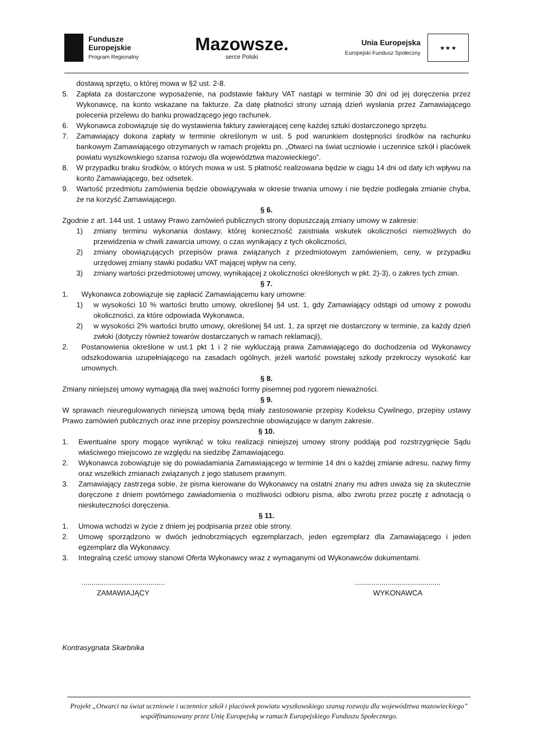Fundusze
Europejskie
Program Regionalny
Mazowsze.
serce Polski
Unia Europejska
Europejski Fundusz Społeczny
★ ★ ★
dostawą sprzętu, o której mowa w §2 ust. 2-8.
5. Zapłata za dostarczone wyposażenie, na podstawie faktury VAT nastąpi w terminie 30 dni od jej doręczenia przez Wykonawcę, na konto wskazane na fakturze. Za datę płatności strony uznają dzień wysłania przez Zamawiającego polecenia przelewu do banku prowadzącego jego rachunek.
6. Wykonawca zobowiązuje się do wystawienia faktury zawierającej cenę każdej sztuki dostarczonego sprzętu.
7. Zamawiający dokona zapłaty w terminie określonym w ust. 5 pod warunkiem dostępności środków na rachunku bankowym Zamawiającego otrzymanych w ramach projektu pn. „Otwarci na świat uczniowie i uczennice szkół i placówek powiatu wyszkowskiego szansa rozwoju dla województwa mazowieckiego”.
8. W przypadku braku środków, o których mowa w ust. 5 płatność realizowana będzie w ciągu 14 dni od daty ich wpływu na konto Zamawiającego, bez odsetek.
9. Wartość przedmiotu zamówienia będzie obowiązywała w okresie trwania umowy i nie będzie podlegała zmianie chyba, że na korzyść Zamawiającego.
§ 6.
Zgodnie z art. 144 ust. 1 ustawy Prawo zamówień publicznych strony dopuszczają zmiany umowy w zakresie:
1) zmiany terminu wykonania dostawy, której konieczność zaistniała wskutek okoliczności niemożliwych do przewidzenia w chwili zawarcia umowy, o czas wynikający z tych okoliczności,
2) zmiany obowiązujących przepisów prawa związanych z przedmiotowym zamówieniem, ceny, w przypadku urzędowej zmiany stawki podatku VAT mającej wpływ na ceny,
3) zmiany wartości przedmiotowej umowy, wynikającej z okoliczności określonych w pkt. 2)-3), o zakres tych zmian.
§ 7.
1. Wykonawca zobowiązuje się zapłacić Zamawiającemu kary umowne:
1) w wysokości 10 % wartości brutto umowy, określonej §4 ust. 1, gdy Zamawiający odstąpi od umowy z powodu okoliczności, za które odpowiada Wykonawca,
2) w wysokości 2% wartości brutto umowy, określonej §4 ust. 1, za sprzęt nie dostarczony w terminie, za każdy dzień zwłoki (dotyczy również towarów dostarczanych w ramach reklamacji),
2. Postanowienia określone w ust.1 pkt 1 i 2 nie wykluczają prawa Zamawiającego do dochodzenia od Wykonawcy odszkodowania uzupełniającego na zasadach ogólnych, jeżeli wartość powstałej szkody przekroczy wysokość kar umownych.
§ 8.
Zmiany niniejszej umowy wymagają dla swej ważności formy pisemnej pod rygorem nieważności.
§ 9.
W sprawach nieuregulowanych niniejszą umową będą miały zastosowanie przepisy Kodeksu Cywilnego, przepisy ustawy Prawo zamówień publicznych oraz inne przepisy powszechnie obowiązujące w danym zakresie.
§ 10.
1. Ewentualne spory mogące wyniknąć w toku realizacji niniejszej umowy strony poddają pod rozstrzygnięcie Sądu właściwego miejscowo ze względu na siedzibę Zamawiającego.
2. Wykonawca zobowiązuje się do powiadamiania Zamawiającego w terminie 14 dni o każdej zmianie adresu, nazwy firmy oraz wszelkich zmianach związanych z jego statusem prawnym.
3. Zamawiający zastrzega sobie, że pisma kierowane do Wykonawcy na ostatni znany mu adres uważa się za skutecznie doręczone z dniem powtórnego zawiadomienia o możliwości odbioru pisma, albo zwrotu przez pocztę z adnotacją o nieskuteczności doręczenia.
§ 11.
1. Umowa wchodzi w życie z dniem jej podpisania przez obie strony.
2. Umowę sporządzono w dwóch jednobrzmiących egzemplarzach, jeden egzemplarz dla Zamawiającego i jeden egzemplarz dla Wykonawcy.
3. Integralną cześć umowy stanowi Oferta Wykonawcy wraz z wymaganymi od Wykonawców dokumentami.
.........................................
ZAMAWIAJĄCY
..........................................
WYKONAWCA
Kontrasygnata Skarbnika
Projekt „Otwarci na świat uczniowie i uczennice szkół i placówek powiatu wyszkowskiego szansą rozwoju dla województwa mazowieckiego” współfinansowany przez Unię Europejską w ramach Europejskiego Funduszu Społecznego.